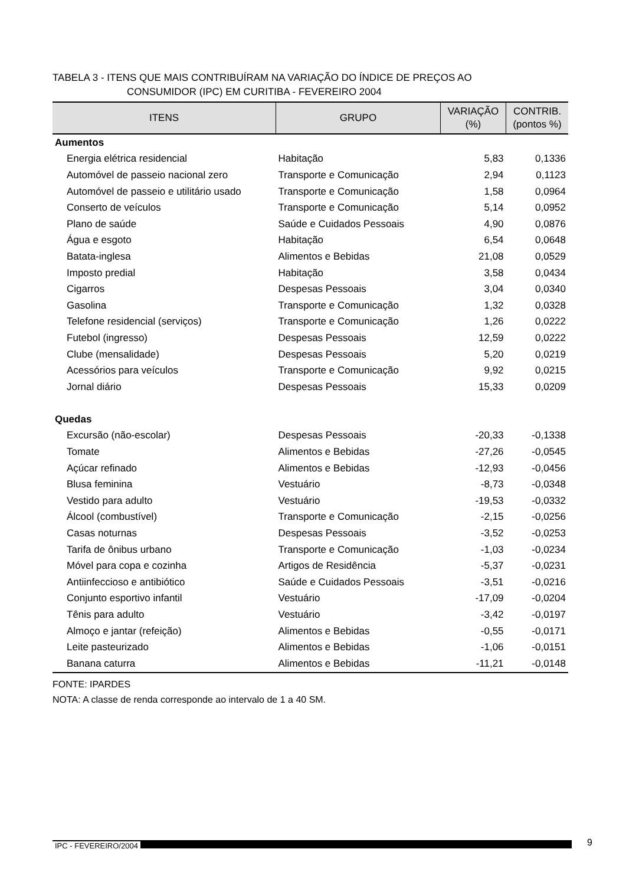TABELA 3 - ITENS QUE MAIS CONTRIBUÍRAM NA VARIAÇÃO DO ÍNDICE DE PREÇOS AO
CONSUMIDOR (IPC) EM CURITIBA - FEVEREIRO 2004
| ITENS | GRUPO | VARIAÇÃO (%) | CONTRIB. (pontos %) |
| --- | --- | --- | --- |
| Aumentos | | | |
| Energia elétrica residencial | Habitação | 5,83 | 0,1336 |
| Automóvel de passeio nacional zero | Transporte e Comunicação | 2,94 | 0,1123 |
| Automóvel de passeio e utilitário usado | Transporte e Comunicação | 1,58 | 0,0964 |
| Conserto de veículos | Transporte e Comunicação | 5,14 | 0,0952 |
| Plano de saúde | Saúde e Cuidados Pessoais | 4,90 | 0,0876 |
| Água e esgoto | Habitação | 6,54 | 0,0648 |
| Batata-inglesa | Alimentos e Bebidas | 21,08 | 0,0529 |
| Imposto predial | Habitação | 3,58 | 0,0434 |
| Cigarros | Despesas Pessoais | 3,04 | 0,0340 |
| Gasolina | Transporte e Comunicação | 1,32 | 0,0328 |
| Telefone residencial (serviços) | Transporte e Comunicação | 1,26 | 0,0222 |
| Futebol (ingresso) | Despesas Pessoais | 12,59 | 0,0222 |
| Clube (mensalidade) | Despesas Pessoais | 5,20 | 0,0219 |
| Acessórios para veículos | Transporte e Comunicação | 9,92 | 0,0215 |
| Jornal diário | Despesas Pessoais | 15,33 | 0,0209 |
| Quedas | | | |
| Excursão (não-escolar) | Despesas Pessoais | -20,33 | -0,1338 |
| Tomate | Alimentos e Bebidas | -27,26 | -0,0545 |
| Açúcar refinado | Alimentos e Bebidas | -12,93 | -0,0456 |
| Blusa feminina | Vestuário | -8,73 | -0,0348 |
| Vestido para adulto | Vestuário | -19,53 | -0,0332 |
| Álcool (combustível) | Transporte e Comunicação | -2,15 | -0,0256 |
| Casas noturnas | Despesas Pessoais | -3,52 | -0,0253 |
| Tarifa de ônibus urbano | Transporte e Comunicação | -1,03 | -0,0234 |
| Móvel para copa e cozinha | Artigos de Residência | -5,37 | -0,0231 |
| Antiinfeccioso e antibiótico | Saúde e Cuidados Pessoais | -3,51 | -0,0216 |
| Conjunto esportivo infantil | Vestuário | -17,09 | -0,0204 |
| Tênis para adulto | Vestuário | -3,42 | -0,0197 |
| Almoço e jantar (refeição) | Alimentos e Bebidas | -0,55 | -0,0171 |
| Leite pasteurizado | Alimentos e Bebidas | -1,06 | -0,0151 |
| Banana caturra | Alimentos e Bebidas | -11,21 | -0,0148 |
FONTE: IPARDES
NOTA: A classe de renda corresponde ao intervalo de 1 a 40 SM.
IPC - FEVEREIRO/2004 9